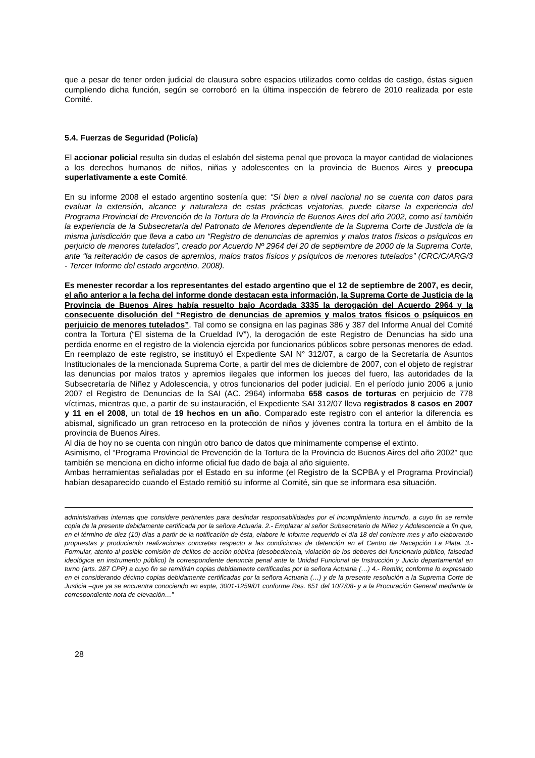que a pesar de tener orden judicial de clausura sobre espacios utilizados como celdas de castigo, éstas siguen cumpliendo dicha función, según se corroboró en la última inspección de febrero de 2010 realizada por este Comité.
5.4. Fuerzas de Seguridad (Policía)
El accionar policial resulta sin dudas el eslabón del sistema penal que provoca la mayor cantidad de violaciones a los derechos humanos de niños, niñas y adolescentes en la provincia de Buenos Aires y preocupa superlativamente a este Comité.
En su informe 2008 el estado argentino sostenía que: “Si bien a nivel nacional no se cuenta con datos para evaluar la extensión, alcance y naturaleza de estas prácticas vejatorias, puede citarse la experiencia del Programa Provincial de Prevención de la Tortura de la Provincia de Buenos Aires del año 2002, como así también la experiencia de la Subsecretaría del Patronato de Menores dependiente de la Suprema Corte de Justicia de la misma jurisdicción que lleva a cabo un “Registro de denuncias de apremios y malos tratos físicos o psíquicos en perjuicio de menores tutelados”, creado por Acuerdo Nº 2964 del 20 de septiembre de 2000 de la Suprema Corte, ante “la reiteración de casos de apremios, malos tratos físicos y psíquicos de menores tutelados” (CRC/C/ARG/3 - Tercer Informe del estado argentino, 2008).
Es menester recordar a los representantes del estado argentino que el 12 de septiembre de 2007, es decir, el año anterior a la fecha del informe donde destacan esta información, la Suprema Corte de Justicia de la Provincia de Buenos Aires había resuelto bajo Acordada 3335 la derogación del Acuerdo 2964 y la consecuente disolución del “Registro de denuncias de apremios y malos tratos físicos o psíquicos en perjuicio de menores tutelados”. Tal como se consigna en las paginas 386 y 387 del Informe Anual del Comité contra la Tortura (“El sistema de la Crueldad IV”), la derogación de este Registro de Denuncias ha sido una perdida enorme en el registro de la violencia ejercida por funcionarios públicos sobre personas menores de edad. En reemplazo de este registro, se instituyó el Expediente SAI N° 312/07, a cargo de la Secretaría de Asuntos Institucionales de la mencionada Suprema Corte, a partir del mes de diciembre de 2007, con el objeto de registrar las denuncias por malos tratos y apremios ilegales que informen los jueces del fuero, las autoridades de la Subsecretaría de Niñez y Adolescencia, y otros funcionarios del poder judicial. En el período junio 2006 a junio 2007 el Registro de Denuncias de la SAI (AC. 2964) informaba 658 casos de torturas en perjuicio de 778 víctimas, mientras que, a partir de su instauración, el Expediente SAI 312/07 lleva registrados 8 casos en 2007 y 11 en el 2008, un total de 19 hechos en un año. Comparado este registro con el anterior la diferencia es abismal, significado un gran retroceso en la protección de niños y jóvenes contra la tortura en el ámbito de la provincia de Buenos Aires.
Al día de hoy no se cuenta con ningún otro banco de datos que minimamente compense el extinto.
Asimismo, el “Programa Provincial de Prevención de la Tortura de la Provincia de Buenos Aires del año 2002” que también se menciona en dicho informe oficial fue dado de baja al año siguiente.
Ambas herramientas señaladas por el Estado en su informe (el Registro de la SCPBA y el Programa Provincial) habían desaparecido cuando el Estado remitió su informe al Comité, sin que se informara esa situación.
administrativas internas que considere pertinentes para deslindar responsabilidades por el incumplimiento incurrido, a cuyo fin se remite copia de la presente debidamente certificada por la señora Actuaria. 2.- Emplazar al señor Subsecretario de Niñez y Adolescencia a fin que, en el término de diez (10) días a partir de la notificación de ésta, elabore le informe requerido el día 18 del corriente mes y año elaborando propuestas y produciendo realizaciones concretas respecto a las condiciones de detención en el Centro de Recepción La Plata. 3.- Formular, atento al posible comisión de delitos de acción pública (desobediencia, violación de los deberes del funcionario público, falsedad ideológica en instrumento público) la correspondiente denuncia penal ante la Unidad Funcional de Instrucción y Juicio departamental en turno (arts. 287 CPP) a cuyo fin se remitirán copias debidamente certificadas por la señora Actuaria (…) 4.- Remitir, conforme lo expresado en el considerando décimo copias debidamente certificadas por la señora Actuaria (…) y de la presente resolución a la Suprema Corte de Justicia –que ya se encuentra conociendo en expte, 3001-1259/01 conforme Res. 651 del 10/7/08- y a la Procuración General mediante la correspondiente nota de elevación…”
28